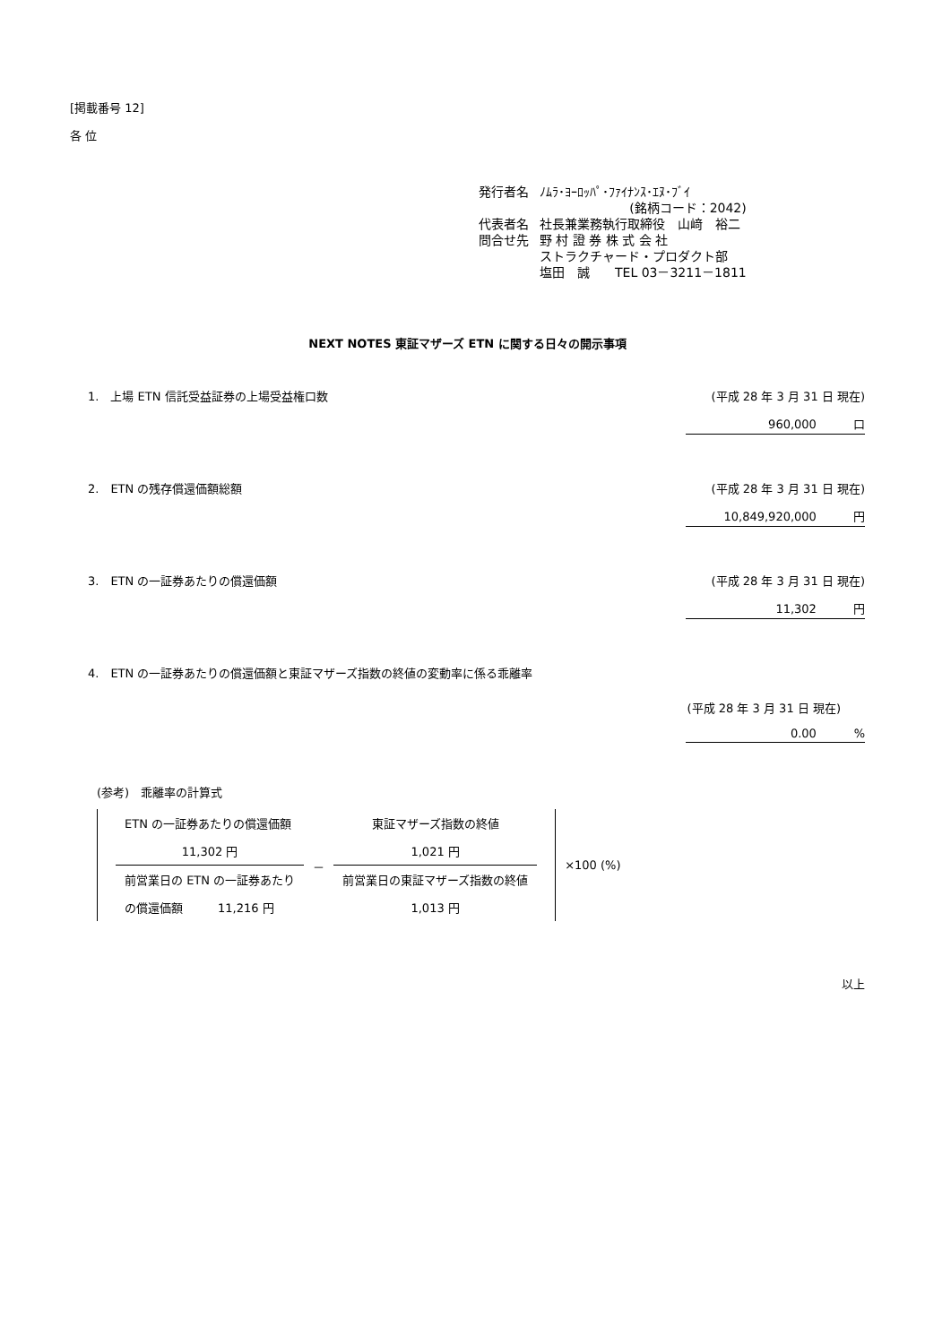[掲載番号 12]
各 位
| 発行者名 | ﾉﾑﾗ･ﾖｰﾛｯﾊﾟ･ﾌｧｲﾅﾝｽ･ｴﾇ･ﾌﾞｲ |
| | (銘柄コード：2042) |
| 代表者名 | 社長兼業務執行取締役 山﨑 裕二 |
| 問合せ先 | 野 村 證 券 株 式 会 社 |
| | ストラクチャード・プロダクト部 |
| | 塩田 誠 TEL 03－3211－1811 |
NEXT NOTES 東証マザーズ ETN に関する日々の開示事項
1.　上場 ETN 信託受益証券の上場受益権口数 (平成 28 年 3 月 31 日 現在)
960,000 口
2.　ETN の残存償還価額総額 (平成 28 年 3 月 31 日 現在)
10,849,920,000 円
3.　ETN の一証券あたりの償還価額 (平成 28 年 3 月 31 日 現在)
11,302 円
4.　ETN の一証券あたりの償還価額と東証マザーズ指数の終値の変動率に係る乖離率
(平成 28 年 3 月 31 日 現在)
0.00 %
(参考)　乖離率の計算式
| | ETN の一証券あたりの償還価額 | － | 東証マザーズ指数の終値 | | ×100 (%) |
| | 11,302 円 | | 1,021 円 | | |
| | 前営業日の ETN の一証券あたり | | 前営業日の東証マザーズ指数の終値 | | |
| | の償還価額 11,216 円 | | 1,013 円 | | |
以上